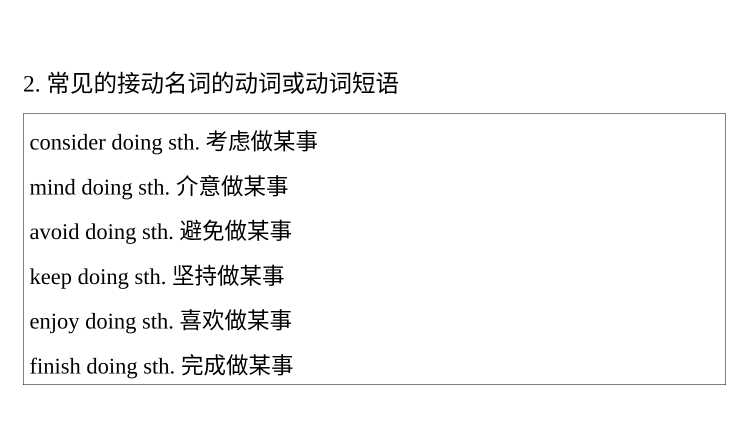2. 常见的接动名词的动词或动词短语
consider doing sth. 考虑做某事
mind doing sth. 介意做某事
avoid doing sth. 避免做某事
keep doing sth. 坚持做某事
enjoy doing sth. 喜欢做某事
finish doing sth. 完成做某事